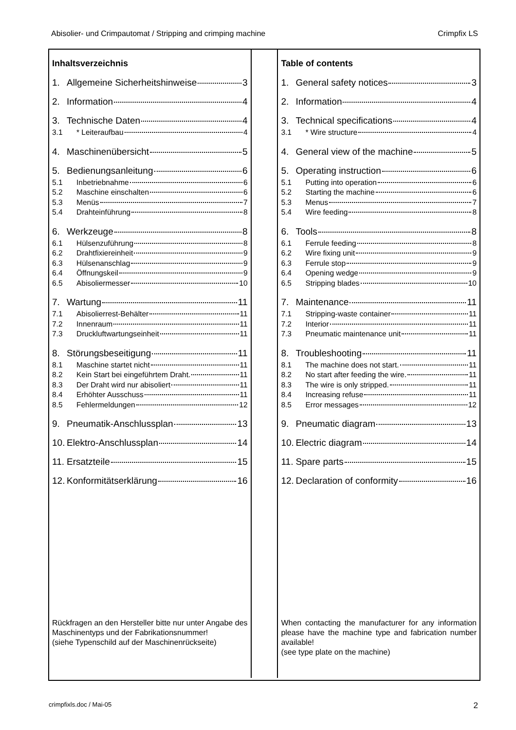Abisolier- und Crimpautomat / Stripping and crimping machine Crimpfix LS
Inhaltsverzeichnis
1. Allgemeine Sicherheitshinweise 3
2. Information 4
3. Technische Daten 4
3.1 * Leiteraufbau 4
4. Maschinenübersicht 5
5. Bedienungsanleitung 6
5.1 Inbetriebnahme 6
5.2 Maschine einschalten 6
5.3 Menüs 7
5.4 Drahteinführung 8
6. Werkzeuge 8
6.1 Hülsenzuführung 8
6.2 Drahtfixiereinheit 9
6.3 Hülsenanschlag 9
6.4 Öffnungskeil 9
6.5 Abisoliermesser 10
7. Wartung 11
7.1 Abisolierrest-Behälter 11
7.2 Innenraum 11
7.3 Druckluftwartungseinheit 11
8. Störungsbeseitigung 11
8.1 Maschine startet nicht 11
8.2 Kein Start bei eingeführtem Draht. 11
8.3 Der Draht wird nur abisoliert 11
8.4 Erhöhter Ausschuss 11
8.5 Fehlermeldungen 12
9. Pneumatik-Anschlussplan 13
10. Elektro-Anschlussplan 14
11. Ersatzteile 15
12. Konformitätserklärung 16
Rückfragen an den Hersteller bitte nur unter Angabe des Maschinentyps und der Fabrikationsnummer!
(siehe Typenschild auf der Maschinenrückseite)
Table of contents
1. General safety notices 3
2. Information 4
3. Technical specifications 4
3.1 * Wire structure 4
4. General view of the machine 5
5. Operating instruction 6
5.1 Putting into operation 6
5.2 Starting the machine 6
5.3 Menus 7
5.4 Wire feeding 8
6. Tools 8
6.1 Ferrule feeding 8
6.2 Wire fixing unit 9
6.3 Ferrule stop 9
6.4 Opening wedge 9
6.5 Stripping blades 10
7. Maintenance 11
7.1 Stripping-waste container 11
7.2 Interior 11
7.3 Pneumatic maintenance unit 11
8. Troubleshooting 11
8.1 The machine does not start. 11
8.2 No start after feeding the wire. 11
8.3 The wire is only stripped. 11
8.4 Increasing refuse 11
8.5 Error messages 12
9. Pneumatic diagram 13
10. Electric diagram 14
11. Spare parts 15
12. Declaration of conformity 16
When contacting the manufacturer for any information please have the machine type and fabrication number available!
(see type plate on the machine)
crimpfixls.doc / Mai-05 2